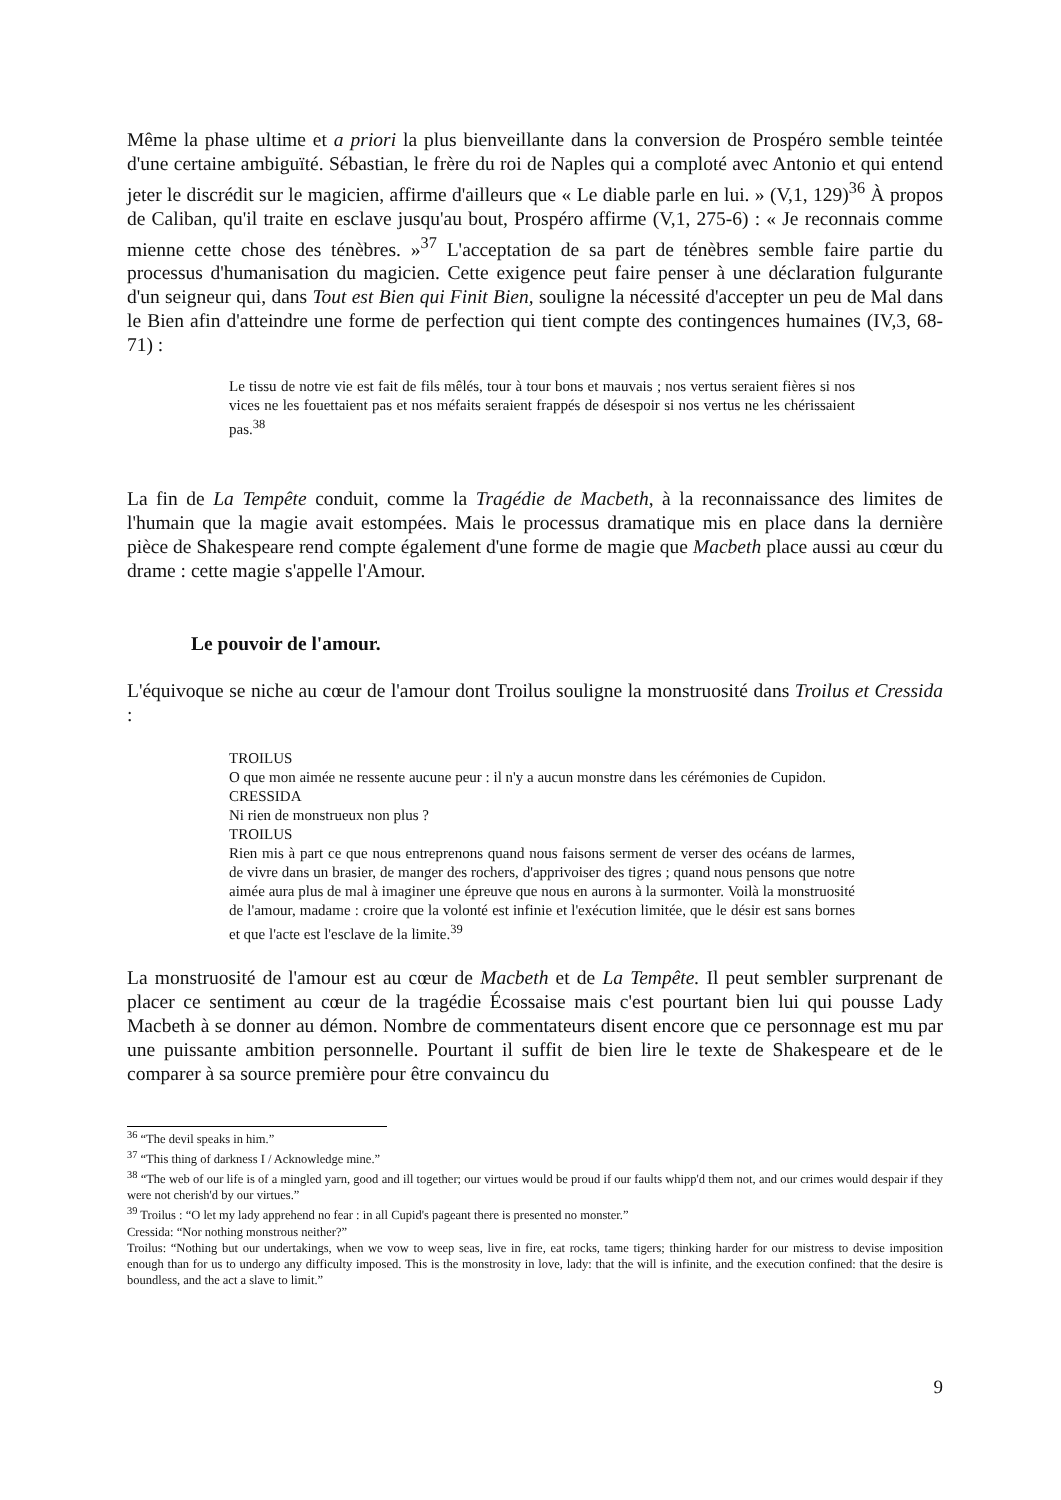Même la phase ultime et a priori la plus bienveillante dans la conversion de Prospéro semble teintée d'une certaine ambiguïté. Sébastian, le frère du roi de Naples qui a comploté avec Antonio et qui entend jeter le discrédit sur le magicien, affirme d'ailleurs que « Le diable parle en lui. » (V,1, 129)<sup>36</sup> À propos de Caliban, qu'il traite en esclave jusqu'au bout, Prospéro affirme (V,1, 275-6) : « Je reconnais comme mienne cette chose des ténèbres. »<sup>37</sup> L'acceptation de sa part de ténèbres semble faire partie du processus d'humanisation du magicien. Cette exigence peut faire penser à une déclaration fulgurante d'un seigneur qui, dans Tout est Bien qui Finit Bien, souligne la nécessité d'accepter un peu de Mal dans le Bien afin d'atteindre une forme de perfection qui tient compte des contingences humaines (IV,3, 68-71) :
Le tissu de notre vie est fait de fils mêlés, tour à tour bons et mauvais ; nos vertus seraient fières si nos vices ne les fouettaient pas et nos méfaits seraient frappés de désespoir si nos vertus ne les chérissaient pas.<sup>38</sup>
La fin de La Tempête conduit, comme la Tragédie de Macbeth, à la reconnaissance des limites de l'humain que la magie avait estompées. Mais le processus dramatique mis en place dans la dernière pièce de Shakespeare rend compte également d'une forme de magie que Macbeth place aussi au cœur du drame : cette magie s'appelle l'Amour.
Le pouvoir de l'amour.
L'équivoque se niche au cœur de l'amour dont Troilus souligne la monstruosité dans Troilus et Cressida :
TROILUS
O que mon aimée ne ressente aucune peur : il n'y a aucun monstre dans les cérémonies de Cupidon.
CRESSIDA
Ni rien de monstrueux non plus ?
TROILUS
Rien mis à part ce que nous entreprenons quand nous faisons serment de verser des océans de larmes, de vivre dans un brasier, de manger des rochers, d'apprivoiser des tigres ; quand nous pensons que notre aimée aura plus de mal à imaginer une épreuve que nous en aurons à la surmonter. Voilà la monstruosité de l'amour, madame : croire que la volonté est infinie et l'exécution limitée, que le désir est sans bornes et que l'acte est l'esclave de la limite.<sup>39</sup>
La monstruosité de l'amour est au cœur de Macbeth et de La Tempête. Il peut sembler surprenant de placer ce sentiment au cœur de la tragédie Écossaise mais c'est pourtant bien lui qui pousse Lady Macbeth à se donner au démon. Nombre de commentateurs disent encore que ce personnage est mu par une puissante ambition personnelle. Pourtant il suffit de bien lire le texte de Shakespeare et de le comparer à sa source première pour être convaincu du
<sup>36</sup> “The devil speaks in him.”
<sup>37</sup> “This thing of darkness I / Acknowledge mine.”
<sup>38</sup> “The web of our life is of a mingled yarn, good and ill together; our virtues would be proud if our faults whipp'd them not, and our crimes would despair if they were not cherish'd by our virtues.”
<sup>39</sup> Troilus : “O let my lady apprehend no fear : in all Cupid's pageant there is presented no monster.”
Cressida: “Nor nothing monstrous neither?”
Troilus: “Nothing but our undertakings, when we vow to weep seas, live in fire, eat rocks, tame tigers; thinking harder for our mistress to devise imposition enough than for us to undergo any difficulty imposed. This is the monstrosity in love, lady: that the will is infinite, and the execution confined: that the desire is boundless, and the act a slave to limit.”
9